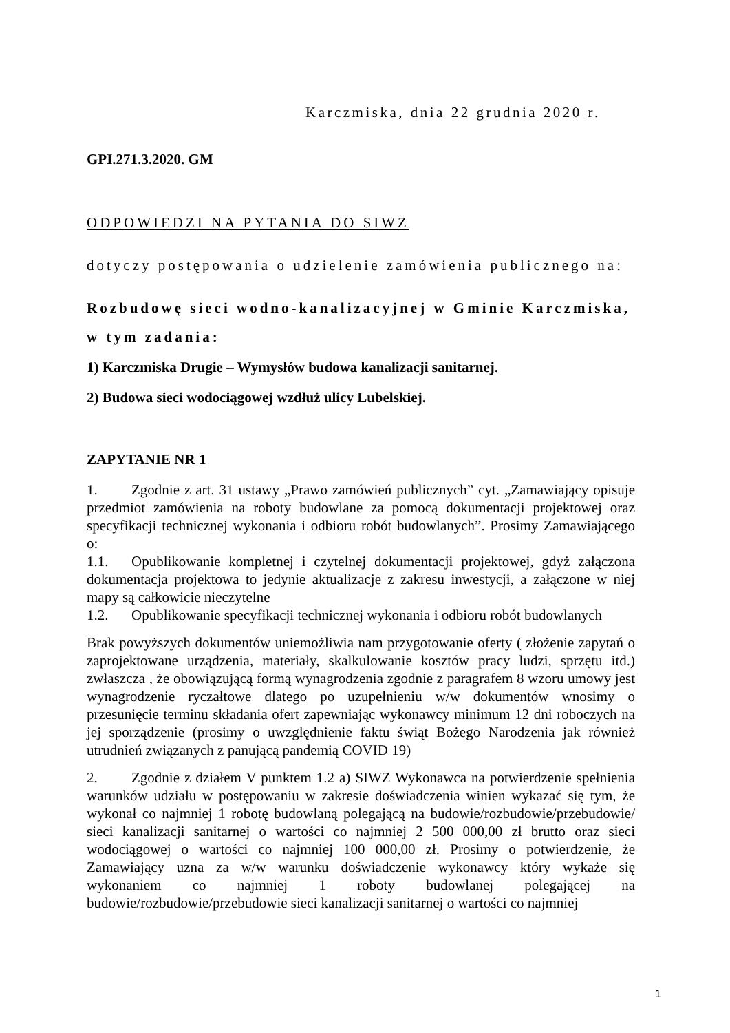Karczmiska, dnia 22 grudnia 2020 r.
GPI.271.3.2020. GM
ODPOWIEDZI NA PYTANIA DO SIWZ
dotyczy postępowania o udzielenie zamówienia publicznego na:
Rozbudowę sieci wodno-kanalizacyjnej w Gminie Karczmiska, w tym zadania:
1) Karczmiska Drugie – Wymysłów budowa kanalizacji sanitarnej.
2) Budowa sieci wodociągowej wzdłuż ulicy Lubelskiej.
ZAPYTANIE NR 1
1. Zgodnie z art. 31 ustawy „Prawo zamówień publicznych” cyt. „Zamawiający opisuje przedmiot zamówienia na roboty budowlane za pomocą dokumentacji projektowej oraz specyfikacji technicznej wykonania i odbioru robót budowlanych”. Prosimy Zamawiającego o:
1.1. Opublikowanie kompletnej i czytelnej dokumentacji projektowej, gdyż załączona dokumentacja projektowa to jedynie aktualizacje z zakresu inwestycji, a załączone w niej mapy są całkowicie nieczytelne
1.2. Opublikowanie specyfikacji technicznej wykonania i odbioru robót budowlanych
Brak powyższych dokumentów uniemożliwia nam przygotowanie oferty ( złożenie zapytań o zaprojektowane urządzenia, materiały, skalkulowanie kosztów pracy ludzi, sprzętu itd.) zwłaszcza , że obowiązującą formą wynagrodzenia zgodnie z paragrafem 8 wzoru umowy jest wynagrodzenie ryczałtowe dlatego po uzupełnieniu w/w dokumentów wnosimy o przesunięcie terminu składania ofert zapewniając wykonawcy minimum 12 dni roboczych na jej sporządzenie (prosimy o uwzględnienie faktu świąt Bożego Narodzenia jak również utrudnień związanych z panującą pandemią COVID 19)
2. Zgodnie z działem V punktem 1.2 a) SIWZ Wykonawca na potwierdzenie spełnienia warunków udziału w postępowaniu w zakresie doświadczenia winien wykazać się tym, że wykonał co najmniej 1 robotę budowlaną polegającą na budowie/rozbudowie/przebudowie/ sieci kanalizacji sanitarnej o wartości co najmniej 2 500 000,00 zł brutto oraz sieci wodociągowej o wartości co najmniej 100 000,00 zł. Prosimy o potwierdzenie, że Zamawiający uzna za w/w warunku doświadczenie wykonawcy który wykaże się wykonaniem co najmniej 1 roboty budowlanej polegającej na budowie/rozbudowie/przebudowie sieci kanalizacji sanitarnej o wartości co najmniej
1